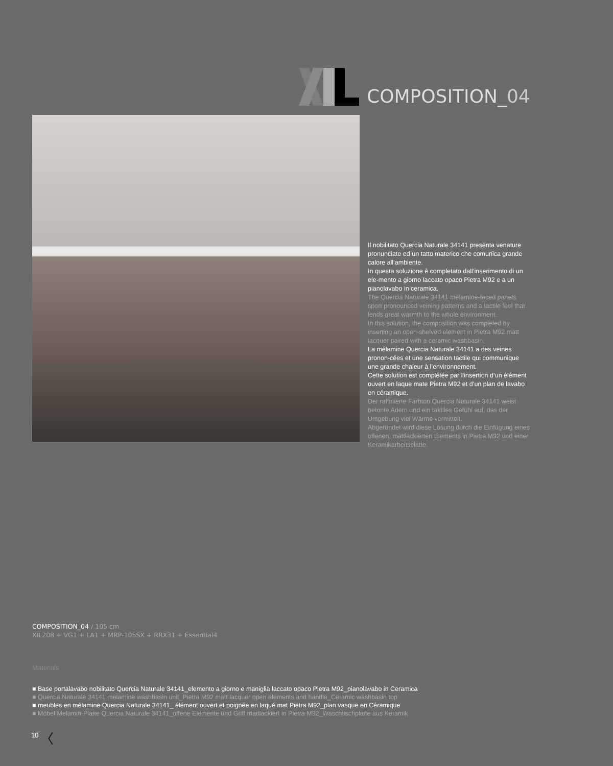COMPOSITION_04
Il nobilitato Quercia Naturale 34141 presenta venature pronunciate ed un tatto materico che comunica grande calore all’ambiente.
In questa soluzione è completato dall’inserimento di un ele-mento a giorno laccato opaco Pietra M92 e a un pianolavabo in ceramica.
The Quercia Naturale 34141 melamine-faced panels sport pronounced veining patterns and a tactile feel that lends great warmth to the whole environment.
In this solution, the composition was completed by inserting an open-shelved element in Pietra M92 matt lacquer paired with a ceramic washbasin.
La mélamine Quercia Naturale 34141 a des veines pronon-cées et une sensation tactile qui communique une grande chaleur à l’environnement.
Cette solution est complétée par l’insertion d’un élément ouvert en laque mate Pietra M92 et d’un plan de lavabo en céramique.
Der raffinierte Farbton Quercia Naturale 34141 weist betonte Adern und ein taktiles Gefühl auf, das der Umgebung viel Wärme vermittelt.
Abgerundet wird diese Lösung durch die Einfügung eines offenen, mattlackierten Elements in Pietra M92 und einer Keramikarbeitsplatte.
COMPOSITION_04 / 105 cm
XIL208 + VG1 + LA1 + MRP-105SX + RRX31 + Essential4
Materials
■ Base portalavabo nobilitato Quercia Naturale 34141_elemento a giorno e maniglia laccato opaco Pietra M92_pianolavabo in Ceramica
■ Quercia Naturale 34141 melamine washbasin unit_Pietra M92 matt lacquer open elements and handle_Ceramic washbasin top
■ meubles en mélamine Quercia Naturale 34141_ élément ouvert et poignée en laqué mat Pietra M92_plan vasque en Céramique
■ Möbel Melamin-Platte Quercia Naturale 34141_offene Elemente und Griff mattlackiert in Pietra M92_Waschtischplatte aus Keramik
10 〈